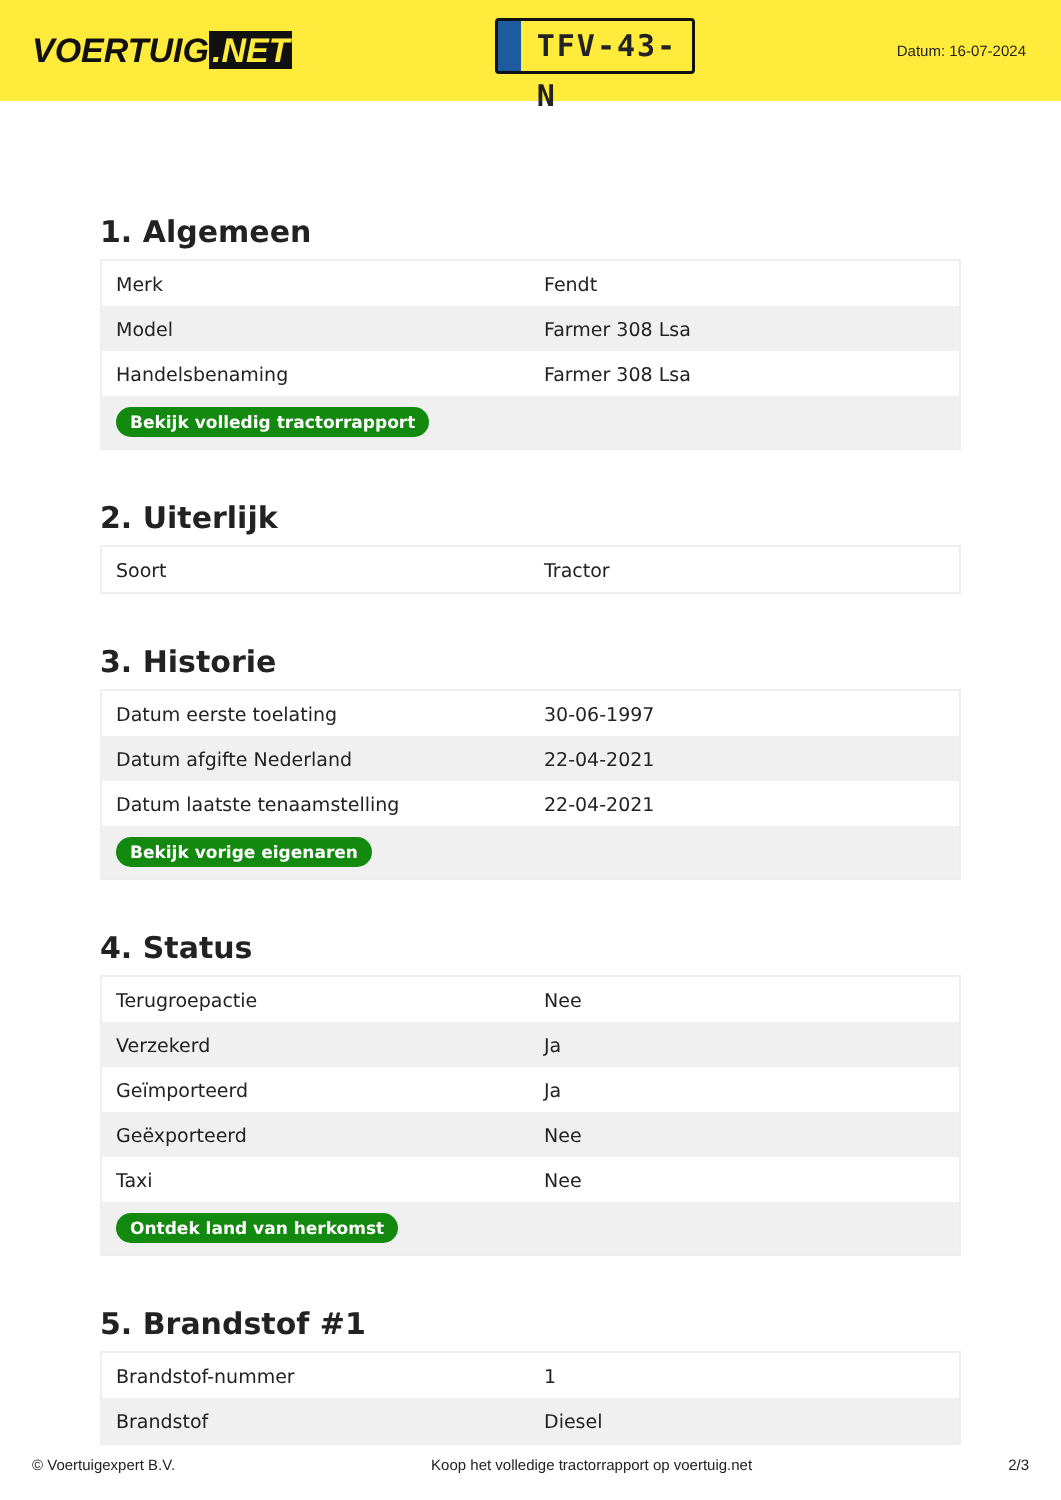VOERTUIG.NET
TFV-43-N
Datum: 16-07-2024
1. Algemeen
| Merk | Fendt |
| Model | Farmer 308 Lsa |
| Handelsbenaming | Farmer 308 Lsa |
| Bekijk volledig tractorrapport | |
2. Uiterlijk
| Soort | Tractor |
3. Historie
| Datum eerste toelating | 30-06-1997 |
| Datum afgifte Nederland | 22-04-2021 |
| Datum laatste tenaamstelling | 22-04-2021 |
| Bekijk vorige eigenaren | |
4. Status
| Terugroepactie | Nee |
| Verzekerd | Ja |
| Geïmporteerd | Ja |
| Geëxporteerd | Nee |
| Taxi | Nee |
| Ontdek land van herkomst | |
5. Brandstof #1
| Brandstof-nummer | 1 |
| Brandstof | Diesel |
© Voertuigexpert B.V. Koop het volledige tractorrapport op voertuig.net 2/3